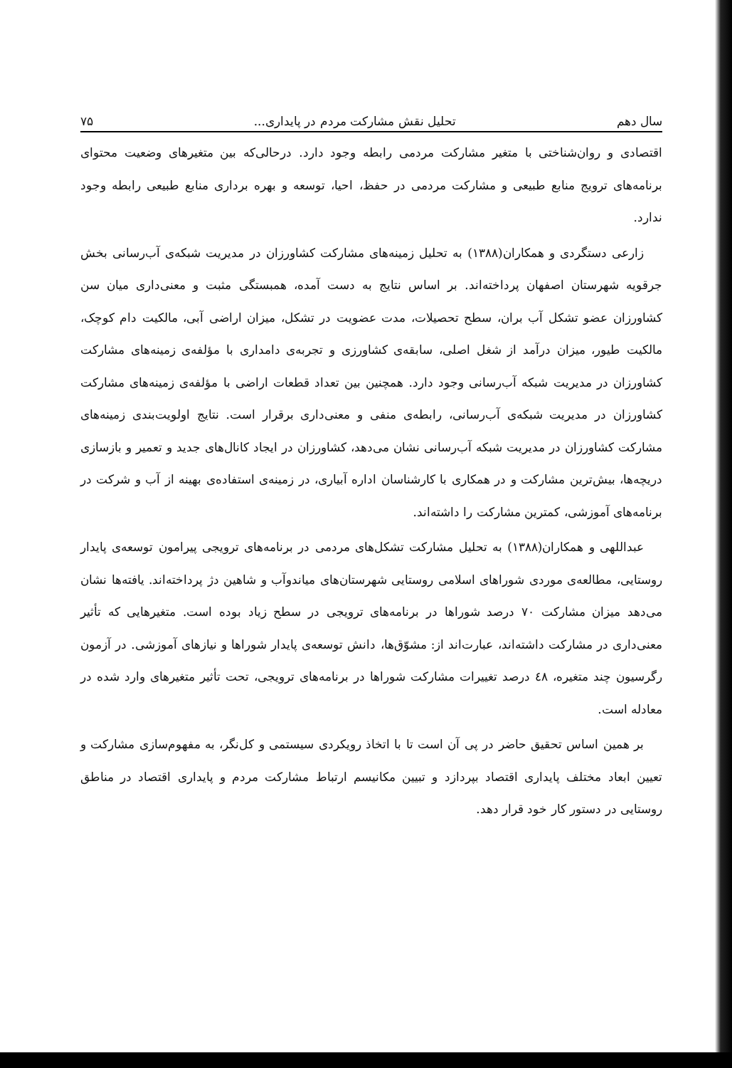سال دهم تحلیل نقش مشارکت مردم در پایداری... ۷۵
اقتصادی و روان‌شناختی با متغیر مشارکت مردمی رابطه وجود دارد. درحالی‌که بین متغیرهای وضعیت محتوای برنامه‌های ترویج منابع طبیعی و مشارکت مردمی در حفظ، احیا، توسعه و بهره برداری منابع طبیعی رابطه وجود ندارد.
زارعی دستگردی و همکاران(۱۳۸۸) به تحلیل زمینه‌های مشارکت کشاورزان در مدیریت شبکه‌ی آب‌رسانی بخش جرقویه شهرستان اصفهان پرداخته‌اند. بر اساس نتایج به دست آمده، همبستگی مثبت و معنی‌داری میان سن کشاورزان عضو تشکل آب بران، سطح تحصیلات، مدت عضویت در تشکل، میزان اراضی آبی، مالکیت دام کوچک، مالکیت طیور، میزان درآمد از شغل اصلی، سابقه‌ی کشاورزی و تجربه‌ی دامداری با مؤلفه‌ی زمینه‌های مشارکت کشاورزان در مدیریت شبکه آب‌رسانی وجود دارد. همچنین بین تعداد قطعات اراضی با مؤلفه‌ی زمینه‌های مشارکت کشاورزان در مدیریت شبکه‌ی آب‌رسانی، رابطه‌ی منفی و معنی‌داری برقرار است. نتایج اولویت‌بندی زمینه‌های مشارکت کشاورزان در مدیریت شبکه آب‌رسانی نشان می‌دهد، کشاورزان در ایجاد کانال‌های جدید و تعمیر و بازسازی دریچه‌ها، بیش‌ترین مشارکت و در همکاری با کارشناسان اداره آبیاری، در زمینه‌ی استفاده‌ی بهینه از آب و شرکت در برنامه‌های آموزشی، کمترین مشارکت را داشته‌اند.
عبداللهی و همکاران(۱۳۸۸) به تحلیل مشارکت تشکل‌های مردمی در برنامه‌های ترویجی پیرامون توسعه‌ی پایدار روستایی، مطالعه‌ی موردی شوراهای اسلامی روستایی شهرستان‌های میاندوآب و شاهین دژ پرداخته‌اند. یافته‌ها نشان می‌دهد میزان مشارکت ۷۰ درصد شوراها در برنامه‌های ترویجی در سطح زیاد بوده است. متغیرهایی که تأثیر معنی‌داری در مشارکت داشته‌اند، عبارت‌اند از: مشوّق‌ها، دانش توسعه‌ی پایدار شوراها و نیازهای آموزشی. در آزمون رگرسیون چند متغیره، ٤٨ درصد تغییرات مشارکت شوراها در برنامه‌های ترویجی، تحت تأثیر متغیرهای وارد شده در معادله است.
بر همین اساس تحقیق حاضر در پی آن است تا با اتخاذ رویکردی سیستمی و کل‌نگر، به مفهوم‌سازی مشارکت و تعیین ابعاد مختلف پایداری اقتصاد بپردازد و تبیین مکانیسم ارتباط مشارکت مردم و پایداری اقتصاد در مناطق روستایی در دستور کار خود قرار دهد.